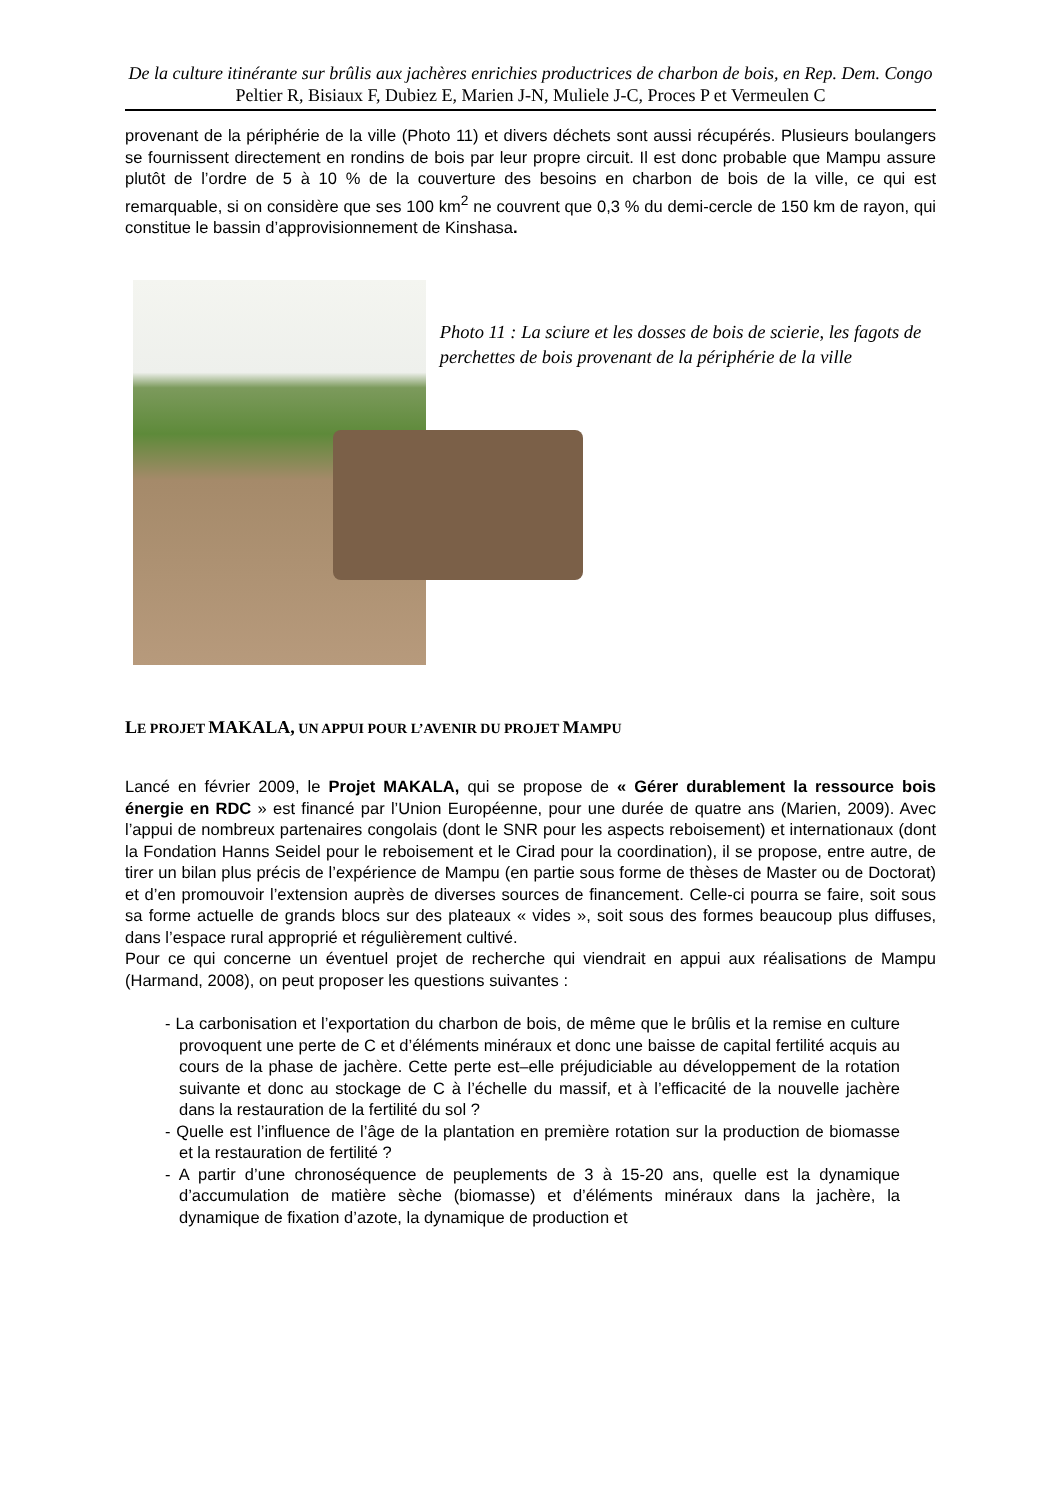De la culture itinérante sur brûlis aux jachères enrichies productrices de charbon de bois, en Rep. Dem. Congo
Peltier R, Bisiaux F, Dubiez E, Marien J-N, Muliele J-C, Proces P et Vermeulen C
provenant de la périphérie de la ville (Photo 11) et divers déchets sont aussi récupérés. Plusieurs boulangers se fournissent directement en rondins de bois par leur propre circuit. Il est donc probable que Mampu assure plutôt de l’ordre de 5 à 10 % de la couverture des besoins en charbon de bois de la ville, ce qui est remarquable, si on considère que ses 100 km<sup>2</sup> ne couvrent que 0,3 % du demi-cercle de 150 km de rayon, qui constitue le bassin d’approvisionnement de Kinshasa.
Photo 11 : La sciure et les dosses de bois de scierie, les fagots de perchettes de bois provenant de la périphérie de la ville
LE PROJET MAKALA, UN APPUI POUR L’AVENIR DU PROJET MAMPU
Lancé en février 2009, le Projet MAKALA, qui se propose de « Gérer durablement la ressource bois énergie en RDC » est financé par l’Union Européenne, pour une durée de quatre ans (Marien, 2009). Avec l’appui de nombreux partenaires congolais (dont le SNR pour les aspects reboisement) et internationaux (dont la Fondation Hanns Seidel pour le reboisement et le Cirad pour la coordination), il se propose, entre autre, de tirer un bilan plus précis de l’expérience de Mampu (en partie sous forme de thèses de Master ou de Doctorat) et d’en promouvoir l’extension auprès de diverses sources de financement. Celle-ci pourra se faire, soit sous sa forme actuelle de grands blocs sur des plateaux « vides », soit sous des formes beaucoup plus diffuses, dans l’espace rural approprié et régulièrement cultivé.
Pour ce qui concerne un éventuel projet de recherche qui viendrait en appui aux réalisations de Mampu (Harmand, 2008), on peut proposer les questions suivantes :
- La carbonisation et l’exportation du charbon de bois, de même que le brûlis et la remise en culture provoquent une perte de C et d’éléments minéraux et donc une baisse de capital fertilité acquis au cours de la phase de jachère. Cette perte est–elle préjudiciable au développement de la rotation suivante et donc au stockage de C à l’échelle du massif, et à l’efficacité de la nouvelle jachère dans la restauration de la fertilité du sol ?
- Quelle est l’influence de l’âge de la plantation en première rotation sur la production de biomasse et la restauration de fertilité ?
- A partir d’une chronoséquence de peuplements de 3 à 15-20 ans, quelle est la dynamique d’accumulation de matière sèche (biomasse) et d’éléments minéraux dans la jachère, la dynamique de fixation d’azote, la dynamique de production et